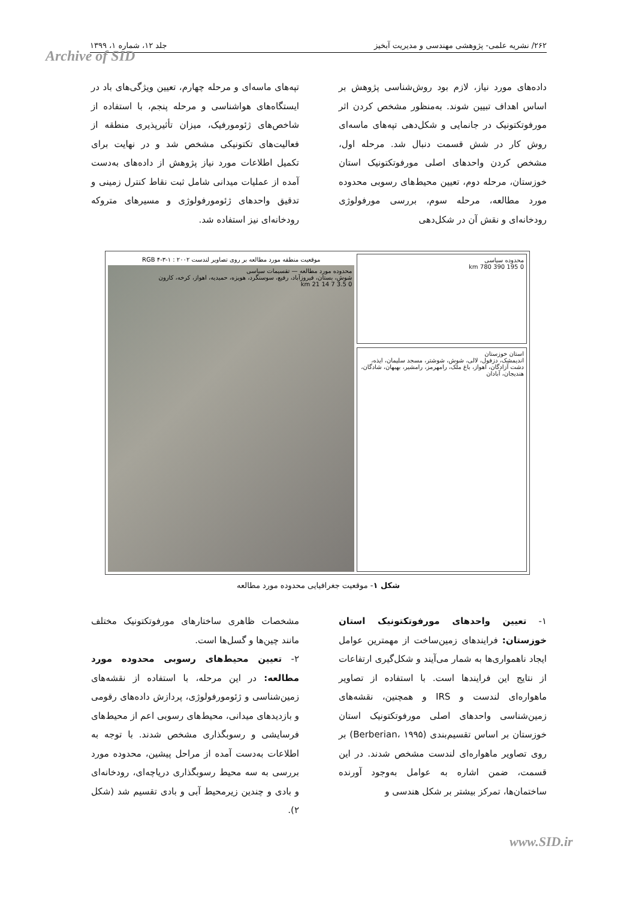۲۶۲/ نشریه علمی- پژوهشی مهندسی و مدیریت آبخیز جلد ۱۲، شماره ۱، ۱۳۹۹
Archive of SID
داده‌های مورد نیاز، لازم بود روش‌شناسی پژوهش بر اساس اهداف تبیین شوند. به‌منظور مشخص کردن اثر مورفوتکتونیک در جانمایی و شکل‌دهی تپه‌های ماسه‌ای روش کار در شش قسمت دنبال شد. مرحله اول، مشخص کردن واحدهای اصلی مورفوتکتونیک استان خوزستان، مرحله دوم، تعیین محیط‌های رسوبی محدوده مورد مطالعه، مرحله سوم، بررسی مورفولوژی رودخانه‌ای و نقش آن در شکل‌دهی
تپه‌های ماسه‌ای و مرحله چهارم، تعیین ویژگی‌های باد در ایستگاه‌های هواشناسی و مرحله پنجم، با استفاده از شاخص‌های ژئومورفیک، میزان تأثیرپذیری منطقه از فعالیت‌های تکتونیکی مشخص شد و در نهایت برای تکمیل اطلاعات مورد نیاز پژوهش از داده‌های به‌دست آمده از عملیات میدانی شامل ثبت نقاط کنترل زمینی و تدقیق واحدهای ژئومورفولوژی و مسیرهای متروکه رودخانه‌ای نیز استفاده شد.
موقعیت منطقه مورد مطالعه بر روی تصاویر لندست ۲۰۰۲ : RGB ۴-۳-۱
محدوده مورد مطالعه — تقسیمات سیاسی
شوش، بستان، فیروزآباد، رفیع، سوسنگرد، هویزه، حمیدیه، اهواز، کرخه، کارون
0 3.5 7 14 21 km
محدوده سیاسی
0 195 390 780 km
استان خوزستان
اندیمشک، دزفول، لالی، شوش، شوشتر، مسجد سلیمان، ایذه، دشت آزادگان، اهواز، باغ ملک، رامهرمز، رامشیر، بهبهان، شادگان، هندیجان، آبادان
شکل ۱- موقعیت جغرافیایی محدوده مورد مطالعه
۱- تعیین واحدهای مورفوتکتونیک استان خوزستان: فرایندهای زمین‌ساخت از مهمترین عوامل ایجاد ناهمواری‌ها به شمار می‌آیند و شکل‌گیری ارتفاعات از نتایج این فرایندها است. با استفاده از تصاویر ماهواره‌ای لندست و IRS و همچنین، نقشه‌های زمین‌شناسی واحدهای اصلی مورفوتکتونیک استان خوزستان بر اساس تقسیم‌بندی (Berberian، ۱۹۹۵) بر روی تصاویر ماهواره‌ای لندست مشخص شدند. در این قسمت، ضمن اشاره به عوامل به‌وجود آورنده ساختمان‌ها، تمرکز بیشتر بر شکل هندسی و
مشخصات ظاهری ساختارهای مورفوتکتونیک مختلف مانند چین‌ها و گسل‌ها است.
۲- تعیین محیط‌های رسوبی محدوده مورد مطالعه: در این مرحله، با استفاده از نقشه‌های زمین‌شناسی و ژئومورفولوژی، پردازش داده‌های رقومی و بازدیدهای میدانی، محیط‌های رسوبی اعم از محیط‌های فرسایشی و رسوبگذاری مشخص شدند. با توجه به اطلاعات به‌دست آمده از مراحل پیشین، محدوده مورد بررسی به سه محیط رسوبگذاری دریاچه‌ای، رودخانه‌ای و بادی و چندین زیرمحیط آبی و بادی تقسیم شد (شکل ۲).
www.SID.ir